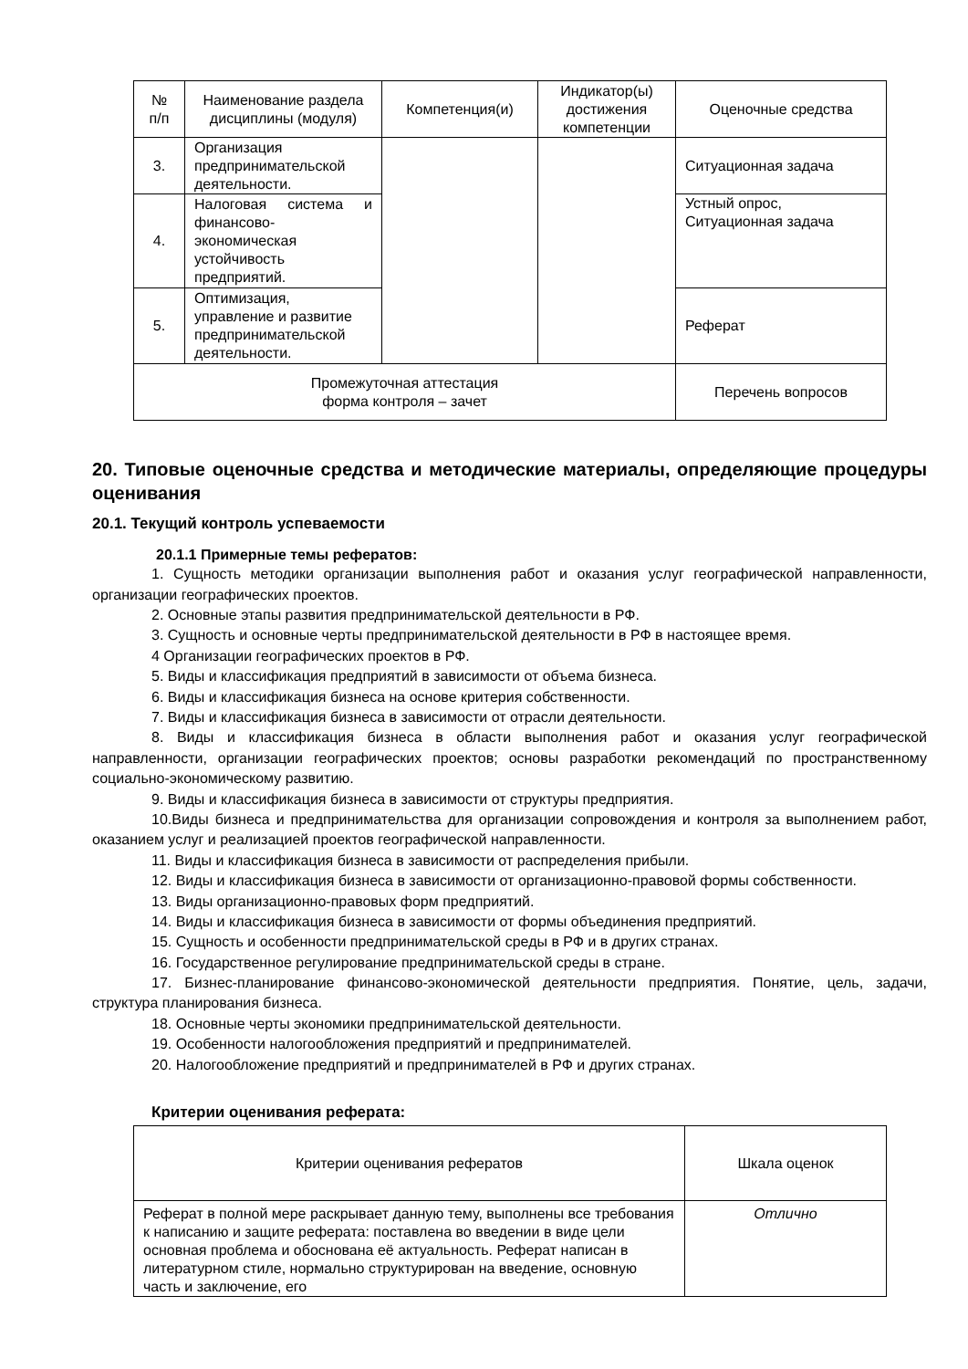| № п/п | Наименование раздела дисциплины (модуля) | Компетенция(и) | Индикатор(ы) достижения компетенции | Оценочные средства |
| --- | --- | --- | --- | --- |
| 3. | Организация предпринимательской деятельности. | | | Ситуационная задача |
| 4. | Налоговая система и финансово-экономическая устойчивость предприятий. | | | Устный опрос, Ситуационная задача |
| 5. | Оптимизация, управление и развитие предпринимательской деятельности. | | | Реферат |
| Промежуточная аттестация форма контроля – зачет | | | | Перечень вопросов |
20. Типовые оценочные средства и методические материалы, определяющие процедуры оценивания
20.1. Текущий контроль успеваемости
20.1.1 Примерные темы рефератов:
1. Сущность методики организации выполнения работ и оказания услуг географической направленности, организации географических проектов.
2. Основные этапы развития предпринимательской деятельности в РФ.
3. Сущность и основные черты предпринимательской деятельности в РФ в настоящее время.
4 Организации географических проектов в РФ.
5. Виды и классификация предприятий в зависимости от объема бизнеса.
6. Виды и классификация бизнеса на основе критерия собственности.
7. Виды и классификация бизнеса в зависимости от отрасли деятельности.
8. Виды и классификация бизнеса в области выполнения работ и оказания услуг географической направленности, организации географических проектов; основы разработки рекомендаций по пространственному социально-экономическому развитию.
9. Виды и классификация бизнеса в зависимости от структуры предприятия.
10.Виды бизнеса и предпринимательства для организации сопровождения и контроля за выполнением работ, оказанием услуг и реализацией проектов географической направленности.
11. Виды и классификация бизнеса в зависимости от распределения прибыли.
12. Виды и классификация бизнеса в зависимости от организационно-правовой формы собственности.
13. Виды организационно-правовых форм предприятий.
14. Виды и классификация бизнеса в зависимости от формы объединения предприятий.
15. Сущность и особенности предпринимательской среды в РФ и в других странах.
16. Государственное регулирование предпринимательской среды в стране.
17. Бизнес-планирование финансово-экономической деятельности предприятия. Понятие, цель, задачи, структура планирования бизнеса.
18. Основные черты экономики предпринимательской деятельности.
19. Особенности налогообложения предприятий и предпринимателей.
20. Налогообложение предприятий и предпринимателей в РФ и других странах.
Критерии оценивания реферата:
| Критерии оценивания рефератов | Шкала оценок |
| --- | --- |
| Реферат в полной мере раскрывает данную тему, выполнены все требования к написанию и защите реферата: поставлена во введении в виде цели основная проблема и обоснована её актуальность. Реферат написан в литературном стиле, нормально структурирован на введение, основную часть и заключение, его | Отлично |